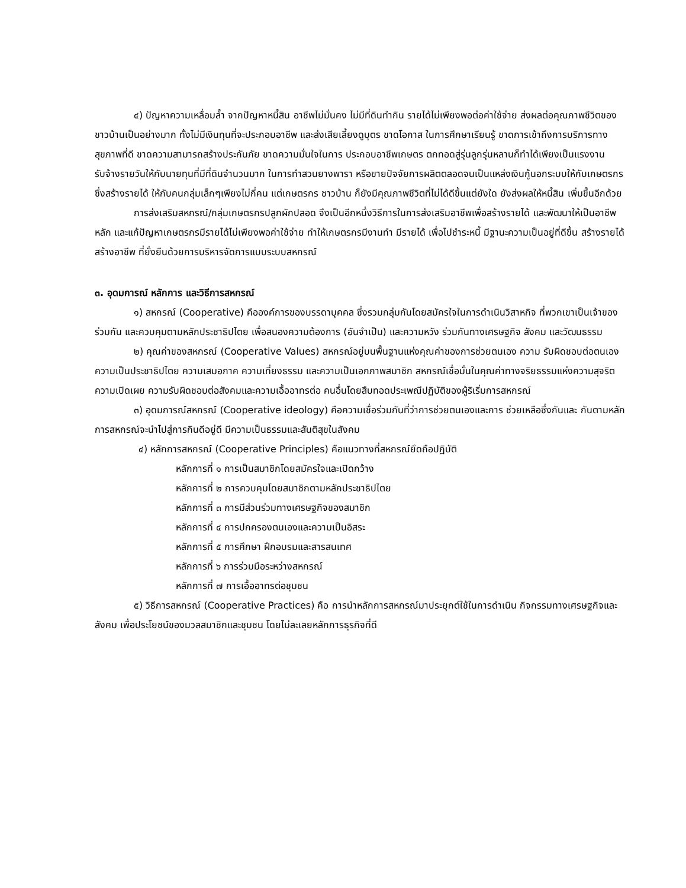๔) ปัญหาความเหลื่อมล้ำ จากปัญหาหนี้สิน อาชีพไม่มั่นคง ไม่มีที่ดินทำกิน รายได้ไม่เพียงพอต่อค่าใช้จ่าย ส่งผลต่อคุณภาพชีวิตของชาวบ้านเป็นอย่างมาก ทั้งไม่มีเงินทุนที่จะประกอบอาชีพ และส่งเสียเลี้ยงดูบุตร ขาดโอกาส ในการศึกษาเรียนรู้ ขาดการเข้าถึงการบริการทางสุขภาพที่ดี ขาดความสามารถสร้างประกันภัย ขาดความมั่นใจในการ ประกอบอาชีพเกษตร ตกทอดสู่รุ่นลูกรุ่นหลานก็ทำได้เพียงเป็นแรงงานรับจ้างรายวันให้กับนายทุนที่มีที่ดินจำนวนมาก ในการทำสวนยางพารา หรือขายปัจจัยการผลิตตลอดจนเป็นแหล่งเงินกู้นอกระบบให้กับเกษตรกร ซึ่งสร้างรายได้ ให้กับคนกลุ่มเล็กๆเพียงไม่กี่คน แต่เกษตรกร ชาวบ้าน ก็ยังมีคุณภาพชีวิตที่ไม่ได้ดีขึ้นแต่ยังใด ยังส่งผลให้หนี้สิน เพิ่มขึ้นอีกด้วย
การส่งเสริมสหกรณ์/กลุ่มเกษตรกรปลูกผักปลอด จึงเป็นอีกหนึ่งวิธีการในการส่งเสริมอาชีพเพื่อสร้างรายได้ และพัฒนาให้เป็นอาชีพหลัก และแก้ปัญหาเกษตรกรมีรายได้ไม่เพียงพอค่าใช้จ่าย ทำให้เกษตรกรมีงานทำ มีรายได้ เพื่อไปชำระหนี้ มีฐานะความเป็นอยู่ที่ดีขึ้น สร้างรายได้ สร้างอาชีพ ที่ยั่งยืนด้วยการบริหารจัดการแบบระบบสหกรณ์
๓. อุดมการณ์ หลักการ และวิธีการสหกรณ์
๑) สหกรณ์ (Cooperative) คือองค์การของบรรดาบุคคล ซึ่งรวมกลุ่มกันโดยสมัครใจในการดำเนินวิสาหกิจ ที่พวกเขาเป็นเจ้าของร่วมกัน และควบคุมตามหลักประชาธิปไตย เพื่อสนองความต้องการ (อันจำเป็น) และความหวัง ร่วมกันทางเศรษฐกิจ สังคม และวัฒนธรรม
๒) คุณค่าของสหกรณ์ (Cooperative Values) สหกรณ์อยู่บนพื้นฐานแห่งคุณค่าของการช่วยตนเอง ความ รับผิดชอบต่อตนเอง ความเป็นประชาธิปไตย ความเสมอภาค ความเที่ยงธรรม และความเป็นเอกภาพสมาชิก สหกรณ์เชื่อมั่นในคุณค่าทางจริยธรรมแห่งความสุจริต ความเปิดเผย ความรับผิดชอบต่อสังคมและความเอื้ออาทรต่อ คนอื่นโดยสืบทอดประเพณีปฏิบัติของผู้ริเริ่มการสหกรณ์
๓) อุดมการณ์สหกรณ์ (Cooperative ideology) คือความเชื่อร่วมกันที่ว่าการช่วยตนเองและการ ช่วยเหลือซึ่งกันและ กันตามหลักการสหกรณ์จะนำไปสู่การกินดีอยู่ดี มีความเป็นธรรมและสันติสุขในสังคม
๔) หลักการสหกรณ์ (Cooperative Principles) คือแนวทางที่สหกรณ์ยึดถือปฏิบัติ
หลักการที่ ๑ การเป็นสมาชิกโดยสมัครใจและเปิดกว้าง
หลักการที่ ๒ การควบคุมโดยสมาชิกตามหลักประชาธิปไตย
หลักการที่ ๓ การมีส่วนร่วมทางเศรษฐกิจของสมาชิก
หลักการที่ ๔ การปกครองตนเองและความเป็นอิสระ
หลักการที่ ๕ การศึกษา ฝึกอบรมและสารสนเทศ
หลักการที่ ๖ การร่วมมือระหว่างสหกรณ์
หลักการที่ ๗ การเอื้ออาทรต่อชุมชน
๕) วิธีการสหกรณ์ (Cooperative Practices) คือ การนำหลักการสหกรณ์มาประยุกต์ใช้ในการดำเนิน กิจกรรมทางเศรษฐกิจและสังคม เพื่อประโยชน์ของมวลสมาชิกและชุมชน โดยไม่ละเลยหลักการธุรกิจที่ดี